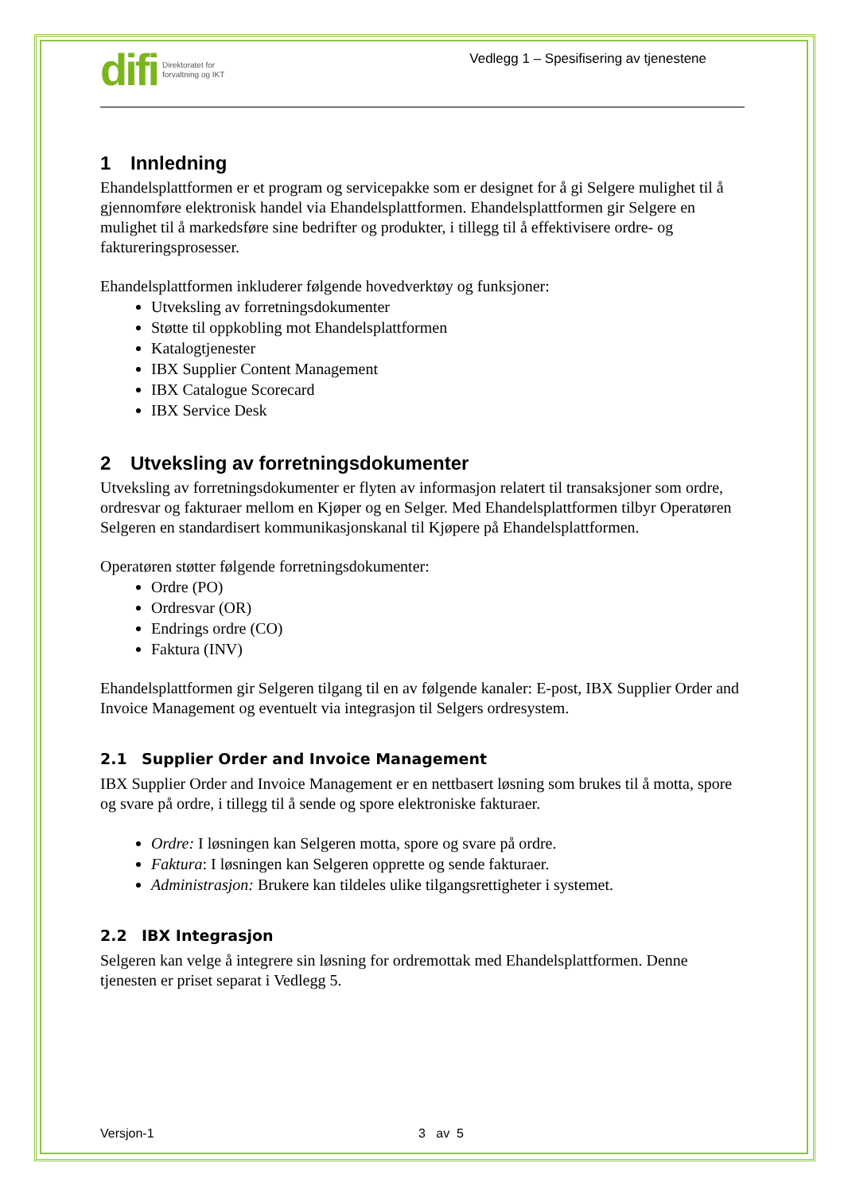difi Direktoratet for
forvaltning og IKT
Vedlegg 1 – Spesifisering av tjenestene
1 Innledning
Ehandelsplattformen er et program og servicepakke som er designet for å gi Selgere mulighet til å gjennomføre elektronisk handel via Ehandelsplattformen. Ehandelsplattformen gir Selgere en mulighet til å markedsføre sine bedrifter og produkter, i tillegg til å effektivisere ordre- og faktureringsprosesser.
Ehandelsplattformen inkluderer følgende hovedverktøy og funksjoner:
Utveksling av forretningsdokumenter
Støtte til oppkobling mot Ehandelsplattformen
Katalogtjenester
IBX Supplier Content Management
IBX Catalogue Scorecard
IBX Service Desk
2 Utveksling av forretningsdokumenter
Utveksling av forretningsdokumenter er flyten av informasjon relatert til transaksjoner som ordre, ordresvar og fakturaer mellom en Kjøper og en Selger. Med Ehandelsplattformen tilbyr Operatøren Selgeren en standardisert kommunikasjonskanal til Kjøpere på Ehandelsplattformen.
Operatøren støtter følgende forretningsdokumenter:
Ordre (PO)
Ordresvar (OR)
Endrings ordre (CO)
Faktura (INV)
Ehandelsplattformen gir Selgeren tilgang til en av følgende kanaler: E-post, IBX Supplier Order and Invoice Management og eventuelt via integrasjon til Selgers ordresystem.
2.1 Supplier Order and Invoice Management
IBX Supplier Order and Invoice Management er en nettbasert løsning som brukes til å motta, spore og svare på ordre, i tillegg til å sende og spore elektroniske fakturaer.
Ordre: I løsningen kan Selgeren motta, spore og svare på ordre.
Faktura: I løsningen kan Selgeren opprette og sende fakturaer.
Administrasjon: Brukere kan tildeles ulike tilgangsrettigheter i systemet.
2.2 IBX Integrasjon
Selgeren kan velge å integrere sin løsning for ordremottak med Ehandelsplattformen. Denne tjenesten er priset separat i Vedlegg 5.
Versjon-1 3 av 5